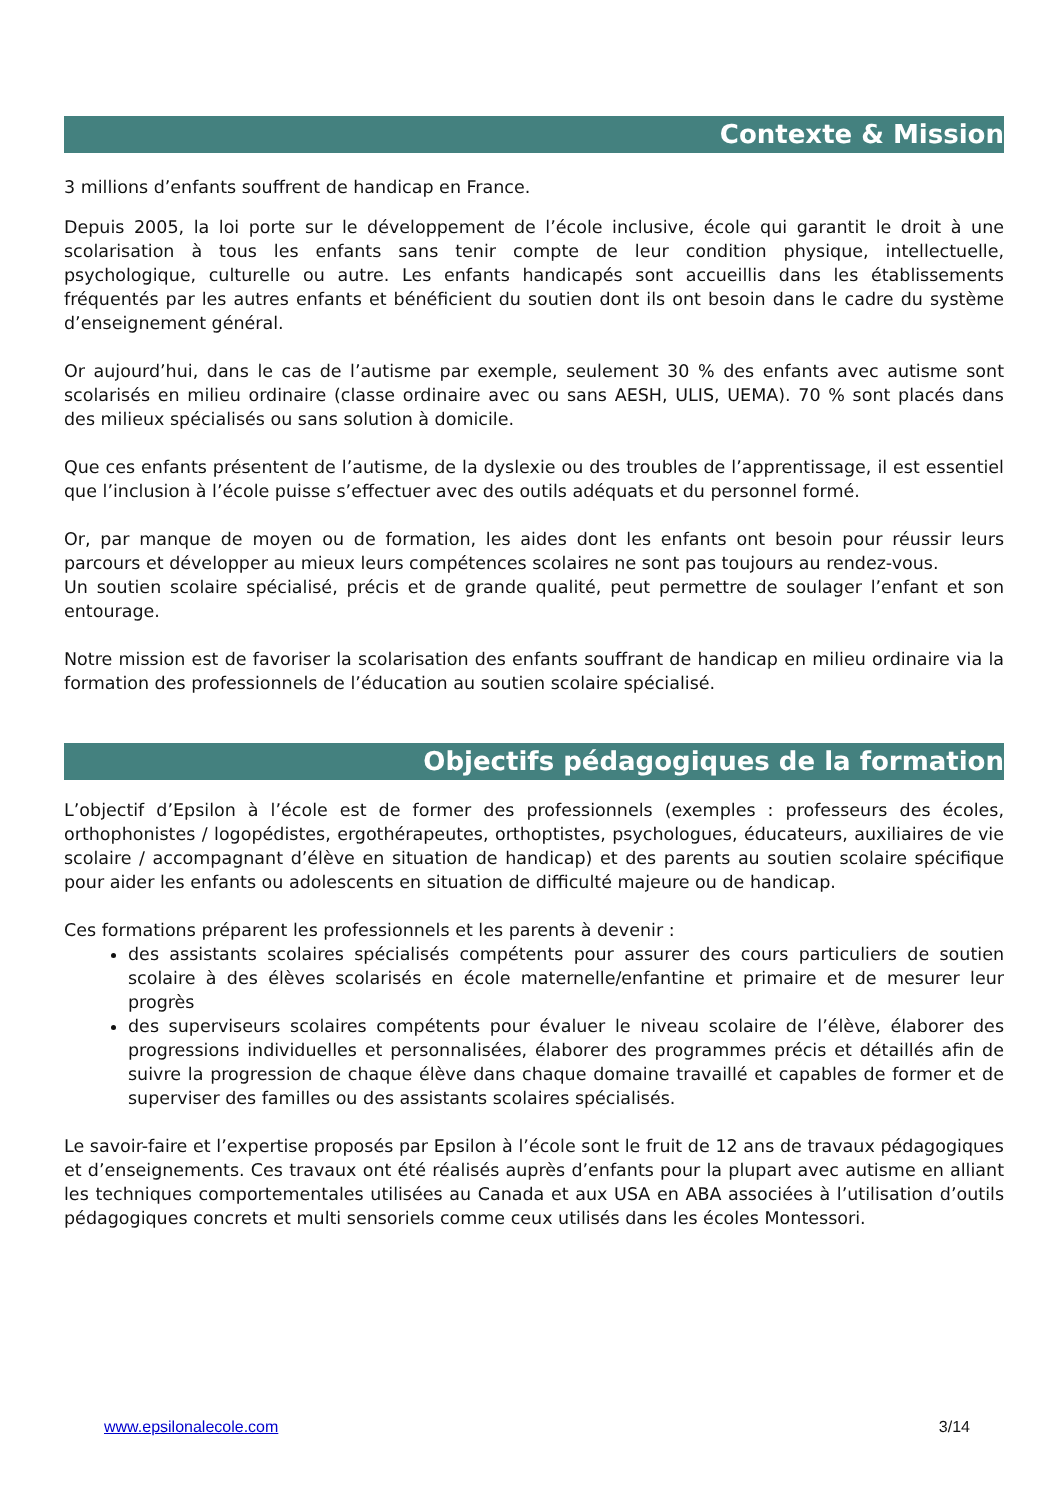Contexte & Mission
3 millions d’enfants souffrent de handicap en France.
Depuis 2005, la loi porte sur le développement de l’école inclusive, école qui garantit le droit à une scolarisation à tous les enfants sans tenir compte de leur condition physique, intellectuelle, psychologique, culturelle ou autre. Les enfants handicapés sont accueillis dans les établissements fréquentés par les autres enfants et bénéficient du soutien dont ils ont besoin dans le cadre du système d’enseignement général.
Or aujourd’hui, dans le cas de l’autisme par exemple, seulement 30 % des enfants avec autisme sont scolarisés en milieu ordinaire (classe ordinaire avec ou sans AESH, ULIS, UEMA). 70 % sont placés dans des milieux spécialisés ou sans solution à domicile.
Que ces enfants présentent de l’autisme, de la dyslexie ou des troubles de l’apprentissage, il est essentiel que l’inclusion à l’école puisse s’effectuer avec des outils adéquats et du personnel formé.
Or, par manque de moyen ou de formation, les aides dont les enfants ont besoin pour réussir leurs parcours et développer au mieux leurs compétences scolaires ne sont pas toujours au rendez-vous.
Un soutien scolaire spécialisé, précis et de grande qualité, peut permettre de soulager l’enfant et son entourage.
Notre mission est de favoriser la scolarisation des enfants souffrant de handicap en milieu ordinaire via la formation des professionnels de l’éducation au soutien scolaire spécialisé.
Objectifs pédagogiques de la formation
L’objectif d’Epsilon à l’école est de former des professionnels (exemples : professeurs des écoles, orthophonistes / logopédistes, ergothérapeutes, orthoptistes, psychologues, éducateurs, auxiliaires de vie scolaire / accompagnant d’élève en situation de handicap) et des parents au soutien scolaire spécifique pour aider les enfants ou adolescents en situation de difficulté majeure ou de handicap.
Ces formations préparent les professionnels et les parents à devenir :
des assistants scolaires spécialisés compétents pour assurer des cours particuliers de soutien scolaire à des élèves scolarisés en école maternelle/enfantine et primaire et de mesurer leur progrès
des superviseurs scolaires compétents pour évaluer le niveau scolaire de l’élève, élaborer des progressions individuelles et personnalisées, élaborer des programmes précis et détaillés afin de suivre la progression de chaque élève dans chaque domaine travaillé et capables de former et de superviser des familles ou des assistants scolaires spécialisés.
Le savoir-faire et l’expertise proposés par Epsilon à l’école sont le fruit de 12 ans de travaux pédagogiques et d’enseignements. Ces travaux ont été réalisés auprès d’enfants pour la plupart avec autisme en alliant les techniques comportementales utilisées au Canada et aux USA en ABA associées à l’utilisation d’outils pédagogiques concrets et multi sensoriels comme ceux utilisés dans les écoles Montessori.
www.epsilonalecole.com 3/14